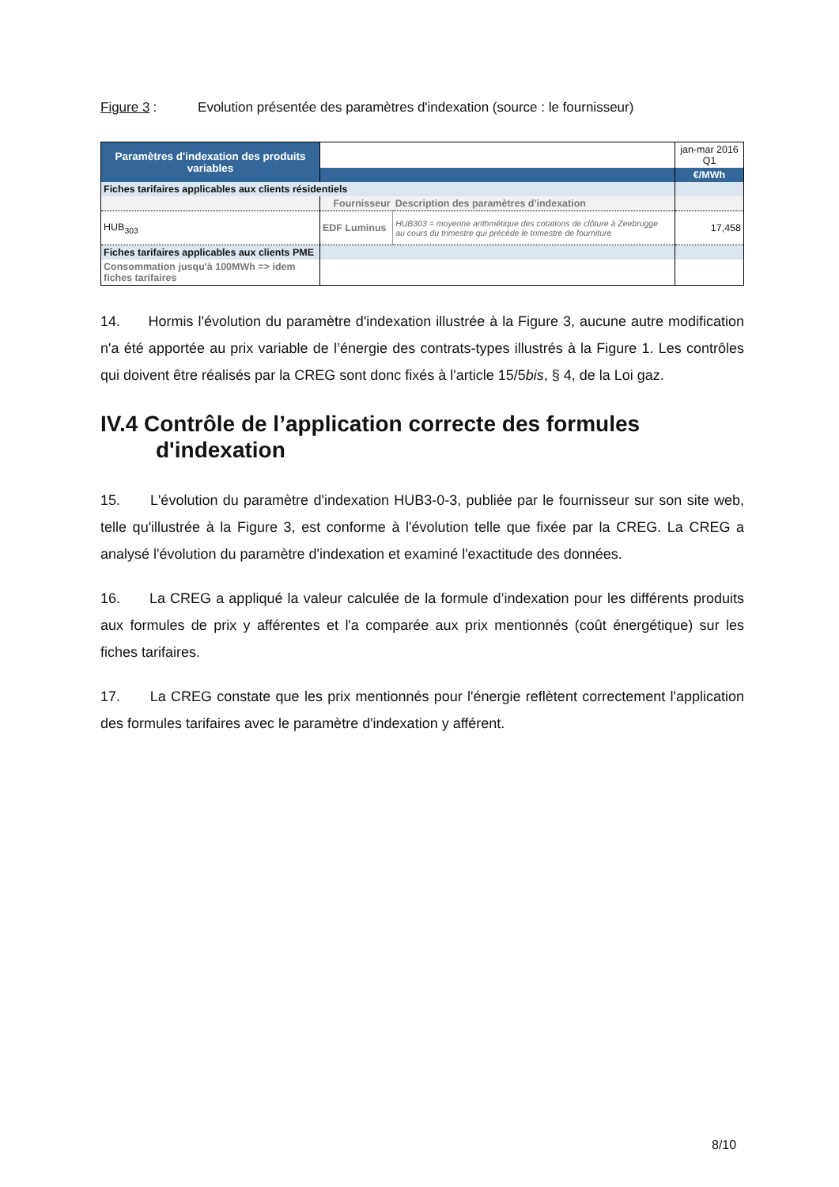Figure 3: Evolution présentée des paramètres d'indexation (source : le fournisseur)
| Paramètres d'indexation des produits variables | | | jan-mar 2016 Q1 |
| | | | €/MWh |
| Fiches tarifaires applicables aux clients résidentiels | | | |
| | Fournisseur | Description des paramètres d'indexation | |
| HUB<sub>303</sub> | EDF Luminus | HUB303 = moyenne arithmétique des cotations de clôture à Zeebrugge au cours du trimestre qui précède le trimestre de fourniture | 17,458 |
| Fiches tarifaires applicables aux clients PME | | | |
| Consommation jusqu'à 100MWh => idem fiches tarifaires | | | |
14. Hormis l'évolution du paramètre d'indexation illustrée à la Figure 3, aucune autre modification n'a été apportée au prix variable de l’énergie des contrats-types illustrés à la Figure 1. Les contrôles qui doivent être réalisés par la CREG sont donc fixés à l'article 15/5bis, § 4, de la Loi gaz.
IV.4 Contrôle de l’application correcte des formules
d'indexation
15. L'évolution du paramètre d'indexation HUB3-0-3, publiée par le fournisseur sur son site web, telle qu'illustrée à la Figure 3, est conforme à l'évolution telle que fixée par la CREG. La CREG a analysé l'évolution du paramètre d'indexation et examiné l'exactitude des données.
16. La CREG a appliqué la valeur calculée de la formule d’indexation pour les différents produits aux formules de prix y afférentes et l'a comparée aux prix mentionnés (coût énergétique) sur les fiches tarifaires.
17. La CREG constate que les prix mentionnés pour l'énergie reflètent correctement l'application des formules tarifaires avec le paramètre d'indexation y afférent.
8/10